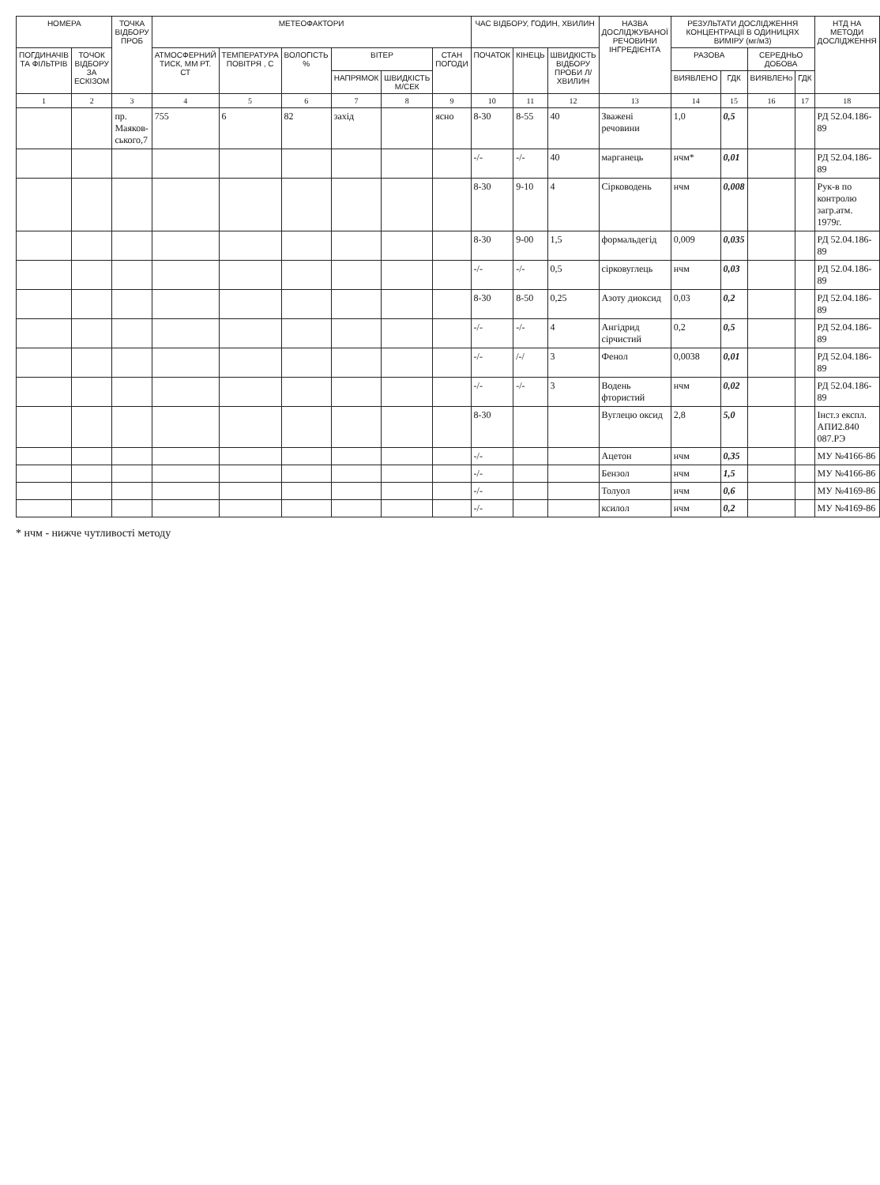| НОМЕРА | | ТОЧКА ВІДБОРУ ПРОБ | МЕТЕОФАКТОРИ | | | | | | ЧАС ВІДБОРУ, ГОДИН, ХВИЛИН | | | НАЗВА ДОСЛІДЖУВАНОЇ РЕЧОВИНИ ІНГРЕДІЄНТА | РЕЗУЛЬТАТИ ДОСЛІДЖЕННЯ КОНЦЕНТРАЦІЇ В ОДИНИЦЯХ ВИМІРУ (мг/м3) | | | | НТД НА МЕТОДИ ДОСЛІДЖЕННЯ |
| --- | --- | --- | --- | --- | --- | --- | --- | --- | --- | --- | --- | --- | --- | --- | --- | --- | --- |
| ПОГДИНАЧІВ ТА ФІЛЬТРІВ | ТОЧОК ВІДБОРУ ЗА ЕСКІЗОМ | | АТМОСФЕРНИЙ ТИСК, ММ РТ. СТ | ТЕМПЕРАТУРА ПОВІТРЯ , С | ВОЛОГІСТЬ % | ВІТЕР | | СТАН ПОГОДИ | ПОЧАТОК | КІНЕЦЬ | ШВИДКІСТЬ ВІДБОРУ ПРОБИ Л/ХВИЛИН | | РАЗОВА | | СЕРЕДНЬО ДОБОВА | | |
| | | | | | | НАПРЯМОК | ШВИДКІСТЬ М/СЕК | | | | | | ВИЯВЛЕНО | ГДК | ВИЯВЛЕНо | ГДК | |
| 1 | 2 | 3 | 4 | 5 | 6 | 7 | 8 | 9 | 10 | 11 | 12 | 13 | 14 | 15 | 16 | 17 | 18 |
| | | пр. Маяков-ського,7 | 755 | 6 | 82 | захід | | ясно | 8-30 | 8-55 | 40 | Зважені речовини | 1,0 | 0,5 | | | РД 52.04.186-89 |
| | | | | | | | | | -/- | -/- | 40 | марганець | нчм* | 0,01 | | | РД 52.04.186-89 |
| | | | | | | | | | 8-30 | 9-10 | 4 | Сірководень | нчм | 0,008 | | | Рук-в по контролю загр.атм. 1979г. |
| | | | | | | | | | 8-30 | 9-00 | 1,5 | формальдегід | 0,009 | 0,035 | | | РД 52.04.186-89 |
| | | | | | | | | | -/- | -/- | 0,5 | сірковуглець | нчм | 0,03 | | | РД 52.04.186-89 |
| | | | | | | | | | 8-30 | 8-50 | 0,25 | Азоту диоксид | 0,03 | 0,2 | | | РД 52.04.186-89 |
| | | | | | | | | | -/- | -/- | 4 | Ангідрид сірчистий | 0,2 | 0,5 | | | РД 52.04.186-89 |
| | | | | | | | | | -/- | /-/ | 3 | Фенол | 0,0038 | 0,01 | | | РД 52.04.186-89 |
| | | | | | | | | | -/- | -/- | 3 | Водень фтористий | нчм | 0,02 | | | РД 52.04.186-89 |
| | | | | | | | | | 8-30 | | | Вуглецю оксид | 2,8 | 5,0 | | | Інст.з експл. АПИ2.840 087.РЭ |
| | | | | | | | | | -/- | | | Ацетон | нчм | 0,35 | | | МУ №4166-86 |
| | | | | | | | | | -/- | | | Бензол | нчм | 1,5 | | | МУ №4166-86 |
| | | | | | | | | | -/- | | | Толуол | нчм | 0,6 | | | МУ №4169-86 |
| | | | | | | | | | -/- | | | ксилол | нчм | 0,2 | | | МУ №4169-86 |
* нчм - нижче чутливості методу